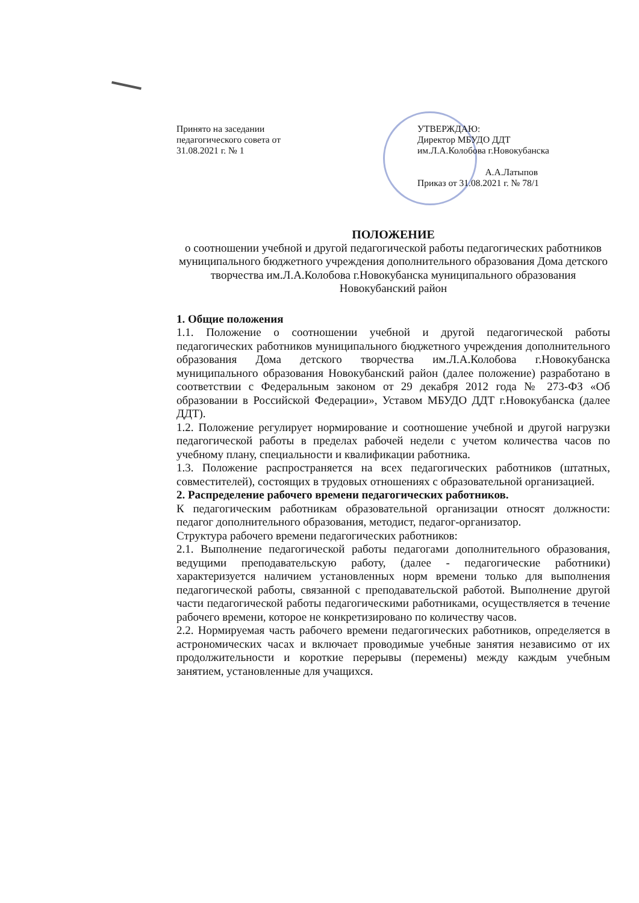Принято на заседании
педагогического совета от
31.08.2021 г. № 1
УТВЕРЖДАЮ:
Директор МБУДО ДДТ
им.Л.А.Колобова г.Новокубанска
А.А.Латыпов
Приказ от 31.08.2021 г. № 78/1
ПОЛОЖЕНИЕ
о соотношении учебной и другой педагогической работы педагогических работников муниципального бюджетного учреждения дополнительного образования Дома детского творчества им.Л.А.Колобова г.Новокубанска муниципального образования Новокубанский район
1. Общие положения
1.1. Положение о соотношении учебной и другой педагогической работы педагогических работников муниципального бюджетного учреждения дополнительного образования Дома детского творчества им.Л.А.Колобова г.Новокубанска муниципального образования Новокубанский район (далее положение) разработано в соответствии с Федеральным законом от 29 декабря 2012 года № 273-ФЗ «Об образовании в Российской Федерации», Уставом МБУДО ДДТ г.Новокубанска (далее ДДТ).
1.2. Положение регулирует нормирование и соотношение учебной и другой нагрузки педагогической работы в пределах рабочей недели с учетом количества часов по учебному плану, специальности и квалификации работника.
1.3. Положение распространяется на всех педагогических работников (штатных, совместителей), состоящих в трудовых отношениях с образовательной организацией.
2. Распределение рабочего времени педагогических работников.
К педагогическим работникам образовательной организации относят должности: педагог дополнительного образования, методист, педагог-организатор.
Структура рабочего времени педагогических работников:
2.1. Выполнение педагогической работы педагогами дополнительного образования, ведущими преподавательскую работу, (далее - педагогические работники) характеризуется наличием установленных норм времени только для выполнения педагогической работы, связанной с преподавательской работой. Выполнение другой части педагогической работы педагогическими работниками, осуществляется в течение рабочего времени, которое не конкретизировано по количеству часов.
2.2. Нормируемая часть рабочего времени педагогических работников, определяется в астрономических часах и включает проводимые учебные занятия независимо от их продолжительности и короткие перерывы (перемены) между каждым учебным занятием, установленные для учащихся.